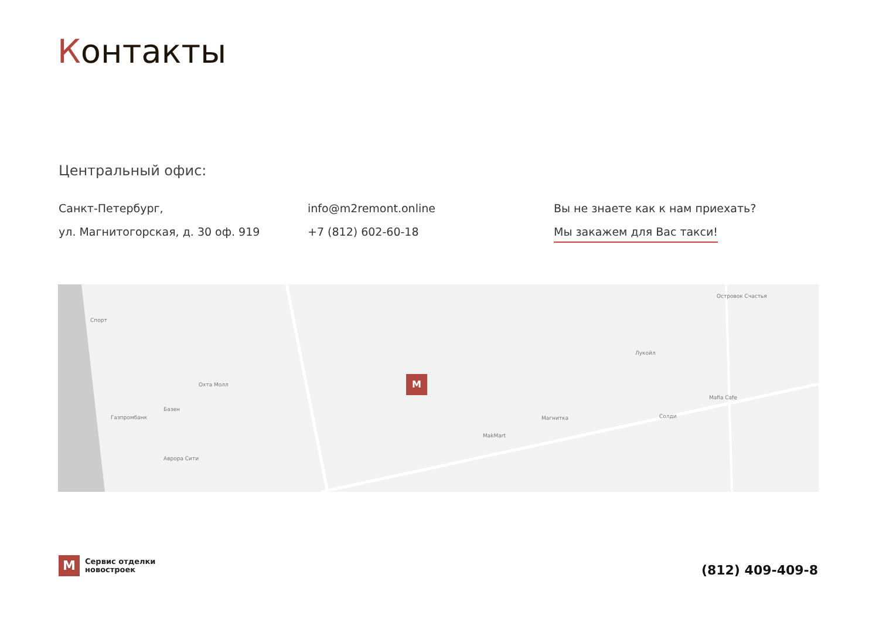Контакты
Центральный офис:
Санкт-Петербург,
ул. Магнитогорская, д. 30 оф. 919
info@m2remont.online
+7 (812) 602-60-18
Вы не знаете как к нам приехать?
Мы закажем для Вас такси!
M
Спорт
Охта Молл
Базен
Газпромбанк
Аврора Сити
Лукойл
Островок Счастья
Mafia Cafe
Магнитка
MakMart
Солди
M
Сервис отделки
новостроек
(812) 409-409-8